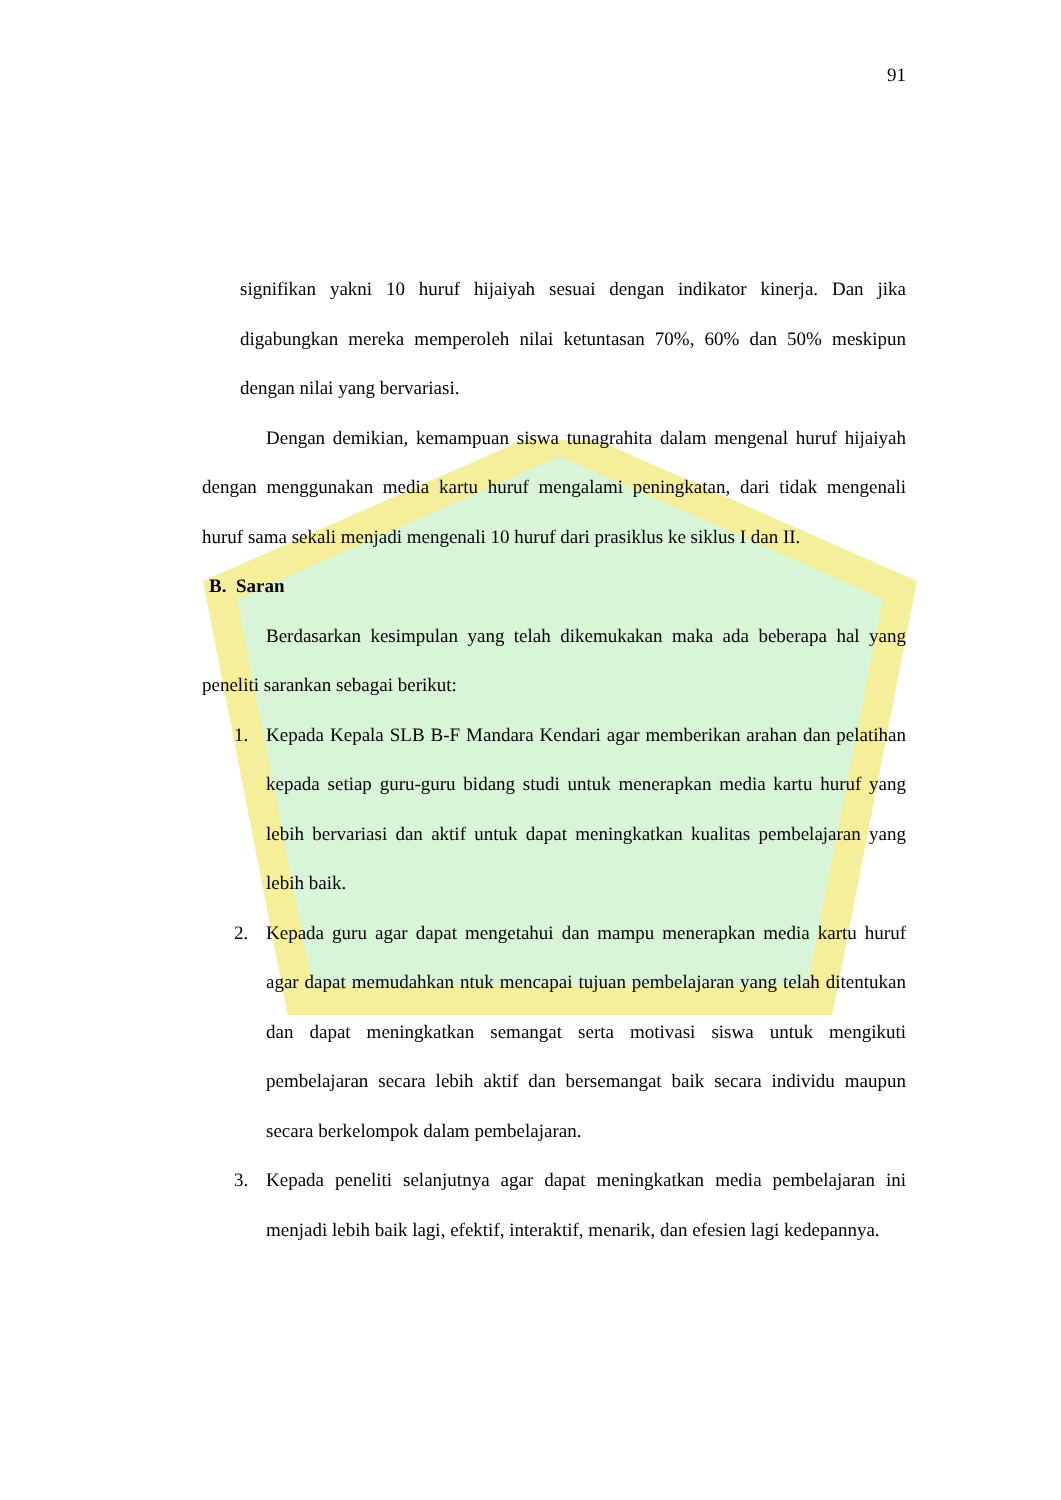91
signifikan yakni 10 huruf hijaiyah sesuai dengan indikator kinerja. Dan jika digabungkan mereka memperoleh nilai ketuntasan 70%, 60% dan 50% meskipun dengan nilai yang bervariasi.
Dengan demikian, kemampuan siswa tunagrahita dalam mengenal huruf hijaiyah dengan menggunakan media kartu huruf mengalami peningkatan, dari tidak mengenali huruf sama sekali menjadi mengenali 10 huruf dari prasiklus ke siklus I dan II.
B. Saran
Berdasarkan kesimpulan yang telah dikemukakan maka ada beberapa hal yang peneliti sarankan sebagai berikut:
1.
Kepada Kepala SLB B-F Mandara Kendari agar memberikan arahan dan pelatihan kepada setiap guru-guru bidang studi untuk menerapkan media kartu huruf yang lebih bervariasi dan aktif untuk dapat meningkatkan kualitas pembelajaran yang lebih baik.
2.
Kepada guru agar dapat mengetahui dan mampu menerapkan media kartu huruf agar dapat memudahkan ntuk mencapai tujuan pembelajaran yang telah ditentukan dan dapat meningkatkan semangat serta motivasi siswa untuk mengikuti pembelajaran secara lebih aktif dan bersemangat baik secara individu maupun secara berkelompok dalam pembelajaran.
3.
Kepada peneliti selanjutnya agar dapat meningkatkan media pembelajaran ini menjadi lebih baik lagi, efektif, interaktif, menarik, dan efesien lagi kedepannya.